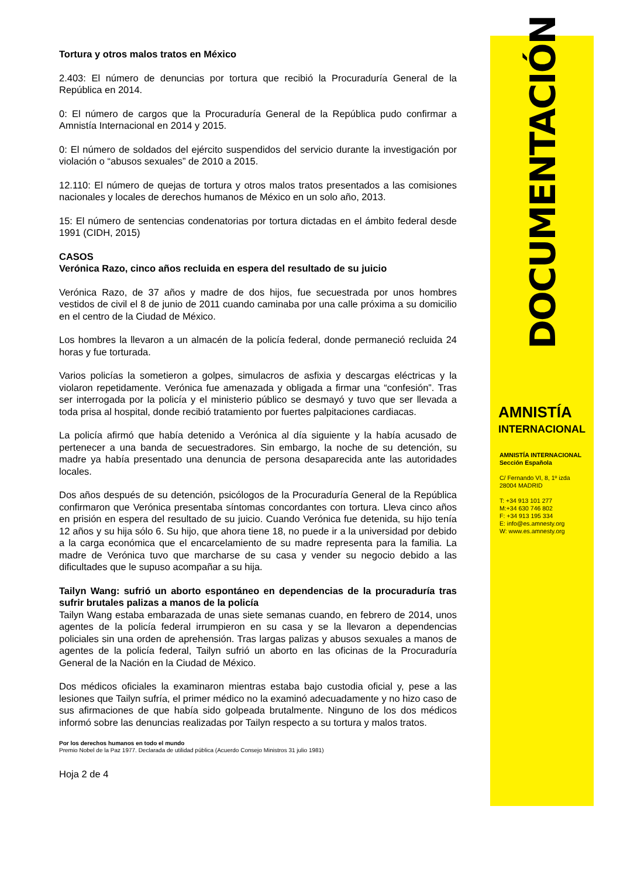Tortura y otros malos tratos en México
2.403: El número de denuncias por tortura que recibió la Procuraduría General de la República en 2014.
0: El número de cargos que la Procuraduría General de la República pudo confirmar a Amnistía Internacional en 2014 y 2015.
0: El número de soldados del ejército suspendidos del servicio durante la investigación por violación o “abusos sexuales” de 2010 a 2015.
12.110: El número de quejas de tortura y otros malos tratos presentados a las comisiones nacionales y locales de derechos humanos de México en un solo año, 2013.
15: El número de sentencias condenatorias por tortura dictadas en el ámbito federal desde 1991 (CIDH, 2015)
CASOS
Verónica Razo, cinco años recluida en espera del resultado de su juicio
Verónica Razo, de 37 años y madre de dos hijos, fue secuestrada por unos hombres vestidos de civil el 8 de junio de 2011 cuando caminaba por una calle próxima a su domicilio en el centro de la Ciudad de México.
Los hombres la llevaron a un almacén de la policía federal, donde permaneció recluida 24 horas y fue torturada.
Varios policías la sometieron a golpes, simulacros de asfixia y descargas eléctricas y la violaron repetidamente. Verónica fue amenazada y obligada a firmar una “confesión”. Tras ser interrogada por la policía y el ministerio público se desmayó y tuvo que ser llevada a toda prisa al hospital, donde recibió tratamiento por fuertes palpitaciones cardiacas.
La policía afirmó que había detenido a Verónica al día siguiente y la había acusado de pertenecer a una banda de secuestradores. Sin embargo, la noche de su detención, su madre ya había presentado una denuncia de persona desaparecida ante las autoridades locales.
Dos años después de su detención, psicólogos de la Procuraduría General de la República confirmaron que Verónica presentaba síntomas concordantes con tortura. Lleva cinco años en prisión en espera del resultado de su juicio. Cuando Verónica fue detenida, su hijo tenía 12 años y su hija sólo 6. Su hijo, que ahora tiene 18, no puede ir a la universidad por debido a la carga económica que el encarcelamiento de su madre representa para la familia. La madre de Verónica tuvo que marcharse de su casa y vender su negocio debido a las dificultades que le supuso acompañar a su hija.
Tailyn Wang: sufrió un aborto espontáneo en dependencias de la procuraduría tras sufrir brutales palizas a manos de la policía
Tailyn Wang estaba embarazada de unas siete semanas cuando, en febrero de 2014, unos agentes de la policía federal irrumpieron en su casa y se la llevaron a dependencias policiales sin una orden de aprehensión. Tras largas palizas y abusos sexuales a manos de agentes de la policía federal, Tailyn sufrió un aborto en las oficinas de la Procuraduría General de la Nación en la Ciudad de México.
Dos médicos oficiales la examinaron mientras estaba bajo custodia oficial y, pese a las lesiones que Tailyn sufría, el primer médico no la examinó adecuadamente y no hizo caso de sus afirmaciones de que había sido golpeada brutalmente. Ninguno de los dos médicos informó sobre las denuncias realizadas por Tailyn respecto a su tortura y malos tratos.
Por los derechos humanos en todo el mundo
Premio Nobel de la Paz 1977. Declarada de utilidad pública (Acuerdo Consejo Ministros 31 julio 1981)
Hoja 2 de 4
DOCUMENTACIÓN
AMNISTÍA
INTERNACIONAL
AMNISTÍA INTERNACIONAL
Sección Española
C/ Fernando VI, 8, 1º izda
28004 MADRID
T: +34 913 101 277
M:+34 630 746 802
F: +34 913 195 334
E: info@es.amnesty.org
W: www.es.amnesty.org